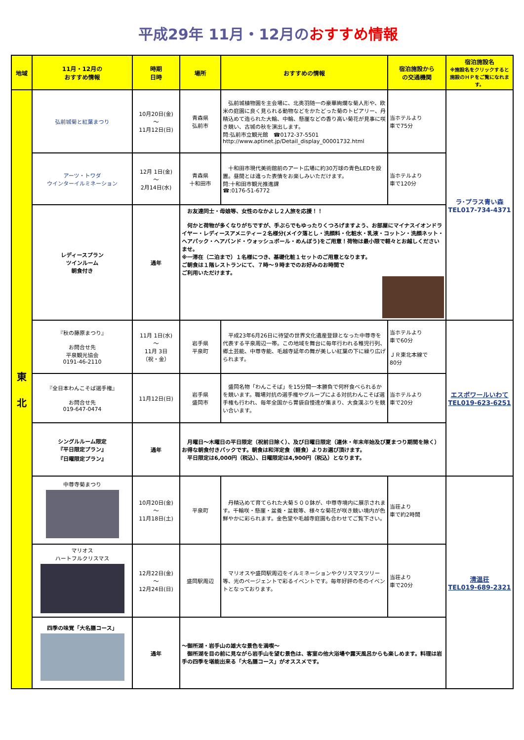平成29年 11月・12月のおすすめ情報
| 地域 | 11月・12月の おすすめ情報 | 時期 日時 | 場所 | おすすめの情報 | 宿泊施設から の交通機関 | 宿泊施設名 ※施設名をクリックすると施設のＨＰをご覧になれます。 |
| --- | --- | --- | --- | --- | --- | --- |
| 東 北 | 弘前城菊と紅葉まつり | 10月20日(金) ～ 11月12日(日) | 青森県 弘前市 | 弘前城植物園を主会場に、北奥羽随一の豪華絢爛な菊人形や、欧米の庭園に良く見られる動物などをかたどった菊のトピアリー、丹精込めて造られた大輪、中輪、懸崖などの香り高い菊花が見事に咲き競い、古城の秋を演出します。 問:弘前市立観光館 ☎0172-37-5501 http://www.aptinet.jp/Detail_display_00001732.html | 当ホテルより 車で75分 | ラ･プラス青い森 TEL017-734-4371 |
| | アーツ・トワダ ウインターイルミネーション | 12月 1日(金) ～ 2月14日(水) | 青森県 十和田市 | 十和田市現代美術館前のアート広場に約30万球の青色LEDを設置。昼間とは違った表情をお楽しみいただけます。 問:十和田市観光推進課 ☎:0176-51-6772 | 当ホテルより 車で120分 | |
| | レディースプラン ツインルーム 朝食付き | 通年 | お友達同士・母娘等、女性のなかよし２人旅を応援！！ 何かと荷物が多くなりがちですが、手ぶらでもゆったりくつろげますよう、お部屋にマイナスイオンドライヤー・レディースアメニティー２名様分(メイク落とし・洗顔料・化粧水・乳液・コットン・洗顔ネット・ヘアパック・ヘアバンド・ウォッシュボール・めんぼう)をご用意！荷物は最小限で軽々とお越しくださいませ。 ※一滞在（二泊まで）１名様につき、基礎化粧１セットのご用意となります。 ご朝食は１階レストランにて、７時～９時までのお好みのお時間で ご利用いただけます。 | | | |
| | 『秋の藤原まつり』 お問合せ先 平泉観光協会 0191-46-2110 | 11月 1日(水) ～ 11月 3日 （祝・金） | 岩手県 平泉町 | 平成23年6月26日に待望の世界文化遺産登録となった中尊寺を代表する平泉周辺一帯。この地域を舞台に毎年行われる稚児行列、郷土芸能、中尊寺能、毛越寺延年の舞が美しい紅葉の下に繰り広げられます。 | 当ホテルより 車で60分 ＪＲ東北本線で 80分 | エスポワールいわて TEL019-623-6251 |
| | 『全日本わんこそば選手権』 お問合せ先 019-647-0474 | 11月12日(日) | 岩手県 盛岡市 | 盛岡名物「わんこそば」を15分間一本勝負で何杯食べられるかを競います。職場対抗の選手権やグループによる対抗わんこそば選手権も行われ、毎年全国から胃袋自慢達が集まり、大食漢ぶりを競い合います。 | 当ホテルより 車で20分 | |
| | シングルルーム限定 『平日限定プラン』 『日曜限定プラン』 | 通年 | 月曜日～木曜日の平日限定（祝前日除く）、及び日曜日限定（連休・年末年始及び夏まつり期間を除く）お得な朝食付きパックです。朝食は和洋定食（軽食）よりお選び頂けます。 平日限定は6,000円（税込）、日曜限定は4,900円（税込）となります。 | | | |
| | 中尊寺菊まつり | 10月20日(金) ～ 11月18日(土) | 平泉町 | 丹精込めて育てられた大菊５００鉢が、中尊寺境内に展示されます。千輪咲・懸崖・盆養・盆栽等、様々な菊花が咲き競い境内が色鮮やかに彩られます。金色堂や毛越寺庭園も合わせてご覧下さい。 | 当荘より 車で約2時間 | 清温荘 TEL019-689-2321 |
| | マリオス ハートフルクリスマス | 12月22日(金) ～ 12月24日(日) | 盛岡駅周辺 | マリオスや盛岡駅周辺をイルミネーションやクリスマスツリー等、光のページェントで彩るイベントです。毎年好評の冬のイベントとなっております。 | 当荘より 車で20分 | |
| | 四季の味覚「大名膳コース」 | 通年 | ～御所湖・岩手山の雄大な景色を満喫～ 御所湖を目の前に見ながら岩手山を望む景色は、客室の他大浴場や露天風呂からも楽しめます。料理は岩手の四季を堪能出来る「大名膳コース」がオススメです。 | | | |